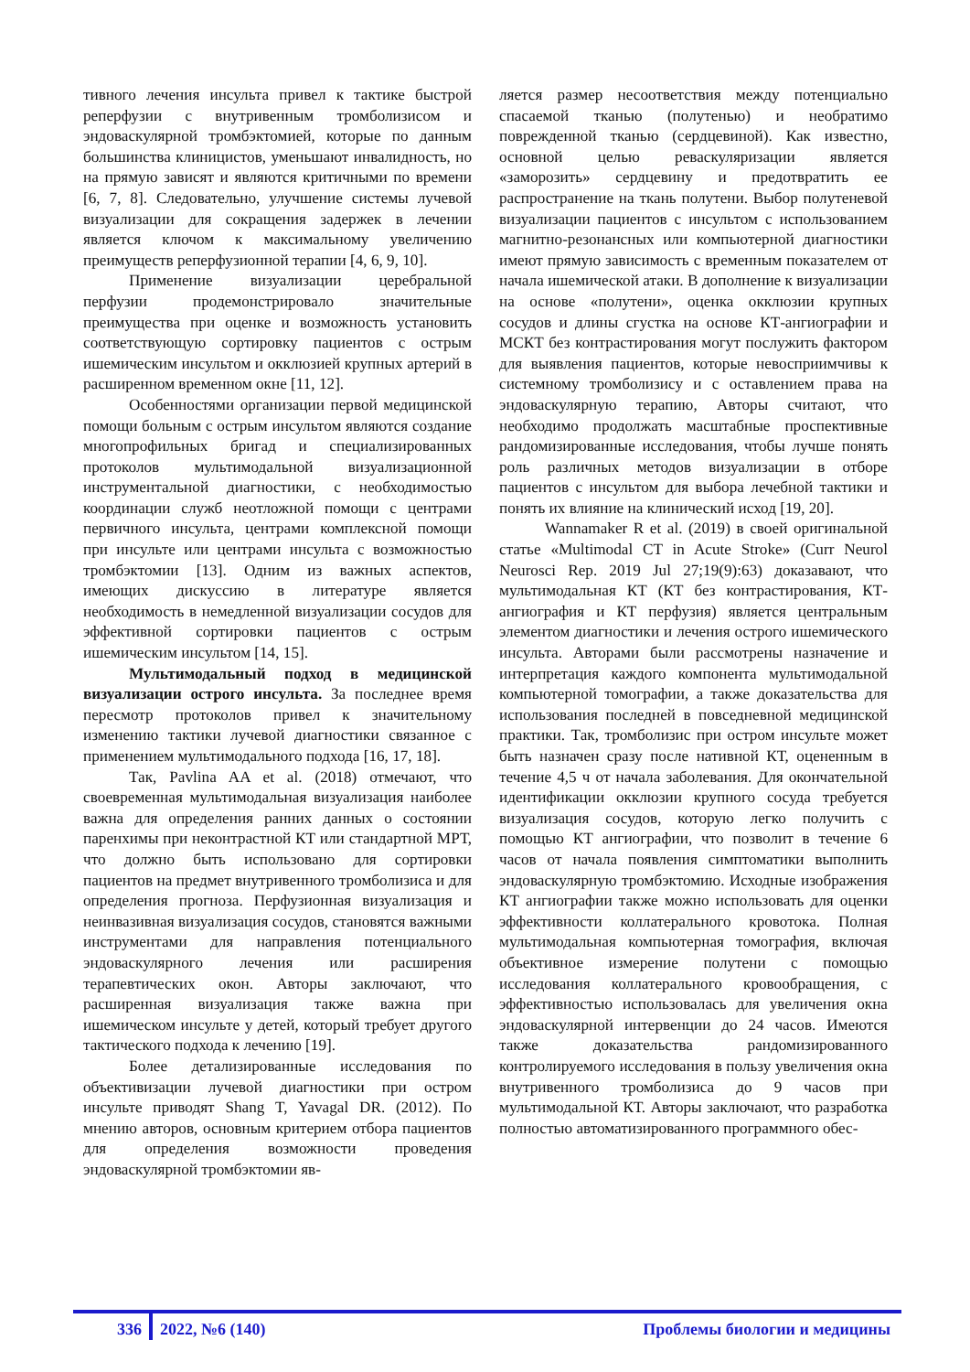тивного лечения инсульта привел к тактике быстрой реперфузии с внутривенным тромболизисом и эндоваскулярной тромбэктомией, которые по данным большинства клиницистов, уменьшают инвалидность, но на прямую зависят и являются критичными по времени [6, 7, 8]. Следовательно, улучшение системы лучевой визуализации для сокращения задержек в лечении является ключом к максимальному увеличению преимуществ реперфузионной терапии [4, 6, 9, 10].
Применение визуализации церебральной перфузии продемонстрировало значительные преимущества при оценке и возможность установить соответствующую сортировку пациентов с острым ишемическим инсультом и окклюзией крупных артерий в расширенном временном окне [11, 12].
Особенностями организации первой медицинской помощи больным с острым инсультом являются создание многопрофильных бригад и специализированных протоколов мультимодальной визуализационной инструментальной диагностики, с необходимостью координации служб неотложной помощи с центрами первичного инсульта, центрами комплексной помощи при инсульте или центрами инсульта с возможностью тромбэктомии [13]. Одним из важных аспектов, имеющих дискуссию в литературе является необходимость в немедленной визуализации сосудов для эффективной сортировки пациентов с острым ишемическим инсультом [14, 15].
Мультимодальный подход в медицинской визуализации острого инсульта. За последнее время пересмотр протоколов привел к значительному изменению тактики лучевой диагностики связанное с применением мультимодального подхода [16, 17, 18].
Так, Pavlina AA et al. (2018) отмечают, что своевременная мультимодальная визуализация наиболее важна для определения ранних данных о состоянии паренхимы при неконтрастной КТ или стандартной МРТ, что должно быть использовано для сортировки пациентов на предмет внутривенного тромболизиса и для определения прогноза. Перфузионная визуализация и неинвазивная визуализация сосудов, становятся важными инструментами для направления потенциального эндоваскулярного лечения или расширения терапевтических окон. Авторы заключают, что расширенная визуализация также важна при ишемическом инсульте у детей, который требует другого тактического подхода к лечению [19].
Более детализированные исследования по объективизации лучевой диагностики при остром инсульте приводят Shang T, Yavagal DR. (2012). По мнению авторов, основным критерием отбора пациентов для определения возможности проведения эндоваскулярной тромбэктомии яв-
ляется размер несоответствия между потенциально спасаемой тканью (полутенью) и необратимо поврежденной тканью (сердцевиной). Как известно, основной целью реваскуляризации является «заморозить» сердцевину и предотвратить ее распространение на ткань полутени. Выбор полутеневой визуализации пациентов с инсультом с использованием магнитно-резонансных или компьютерной диагностики имеют прямую зависимость с временным показателем от начала ишемической атаки. В дополнение к визуализации на основе «полутени», оценка окклюзии крупных сосудов и длины сгустка на основе КТ-ангиографии и МСКТ без контрастирования могут послужить фактором для выявления пациентов, которые невосприимчивы к системному тромболизису и с оставлением права на эндоваскулярную терапию, Авторы считают, что необходимо продолжать масштабные проспективные рандомизированные исследования, чтобы лучше понять роль различных методов визуализации в отборе пациентов с инсультом для выбора лечебной тактики и понять их влияние на клинический исход [19, 20].
Wannamaker R et al. (2019) в своей оригинальной статье «Multimodal CT in Acute Stroke» (Curr Neurol Neurosci Rep. 2019 Jul 27;19(9):63) доказавают, что мультимодальная КТ (КТ без контрастирования, КТ-ангиография и КТ перфузия) является центральным элементом диагностики и лечения острого ишемического инсульта. Авторами были рассмотрены назначение и интерпретация каждого компонента мультимодальной компьютерной томографии, а также доказательства для использования последней в повседневной медицинской практики. Так, тромболизис при остром инсульте может быть назначен сразу после нативной КТ, оцененным в течение 4,5 ч от начала заболевания. Для окончательной идентификации окклюзии крупного сосуда требуется визуализация сосудов, которую легко получить с помощью КТ ангиографии, что позволит в течение 6 часов от начала появления симптоматики выполнить эндоваскулярную тромбэктомию. Исходные изображения КТ ангиографии также можно использовать для оценки эффективности коллатерального кровотока. Полная мультимодальная компьютерная томография, включая объективное измерение полутени с помощью исследования коллатерального кровообращения, с эффективностью использовалась для увеличения окна эндоваскулярной интервенции до 24 часов. Имеются также доказательства рандомизированного контролируемого исследования в пользу увеличения окна внутривенного тромболизиса до 9 часов при мультимодальной КТ. Авторы заключают, что разработка полностью автоматизированного программного обес-
336 2022, №6 (140) Проблемы биологии и медицины